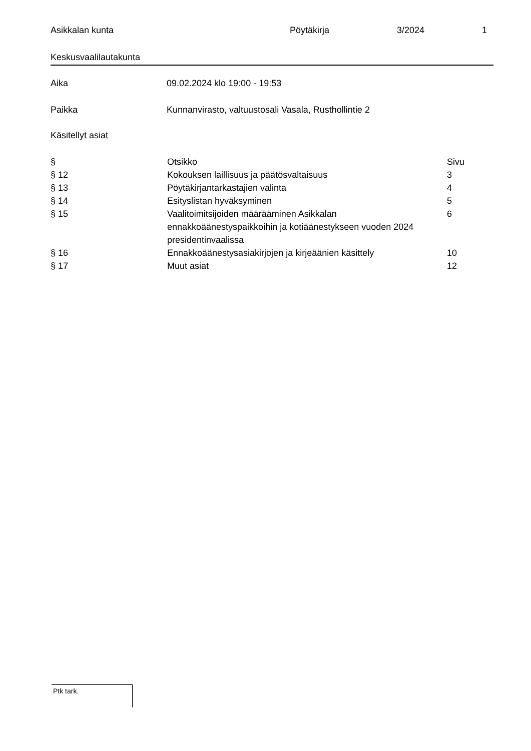Asikkalan kunta Pöytäkirja 3/2024 1
Keskusvaalilautakunta
Aika 09.02.2024 klo 19:00 - 19:53
Paikka Kunnanvirasto, valtuustosali Vasala, Rusthollintie 2
Käsitellyt asiat
| § | Otsikko | Sivu |
| --- | --- | --- |
| § 12 | Kokouksen laillisuus ja päätösvaltaisuus | 3 |
| § 13 | Pöytäkirjantarkastajien valinta | 4 |
| § 14 | Esityslistan hyväksyminen | 5 |
| § 15 | Vaalitoimitsijoiden määrääminen Asikkalan ennakkoäänestyspaikkoihin ja kotiäänestykseen vuoden 2024 presidentinvaalissa | 6 |
| § 16 | Ennakkoäänestysasiakirjojen ja kirjeäänien käsittely | 10 |
| § 17 | Muut asiat | 12 |
Ptk tark.